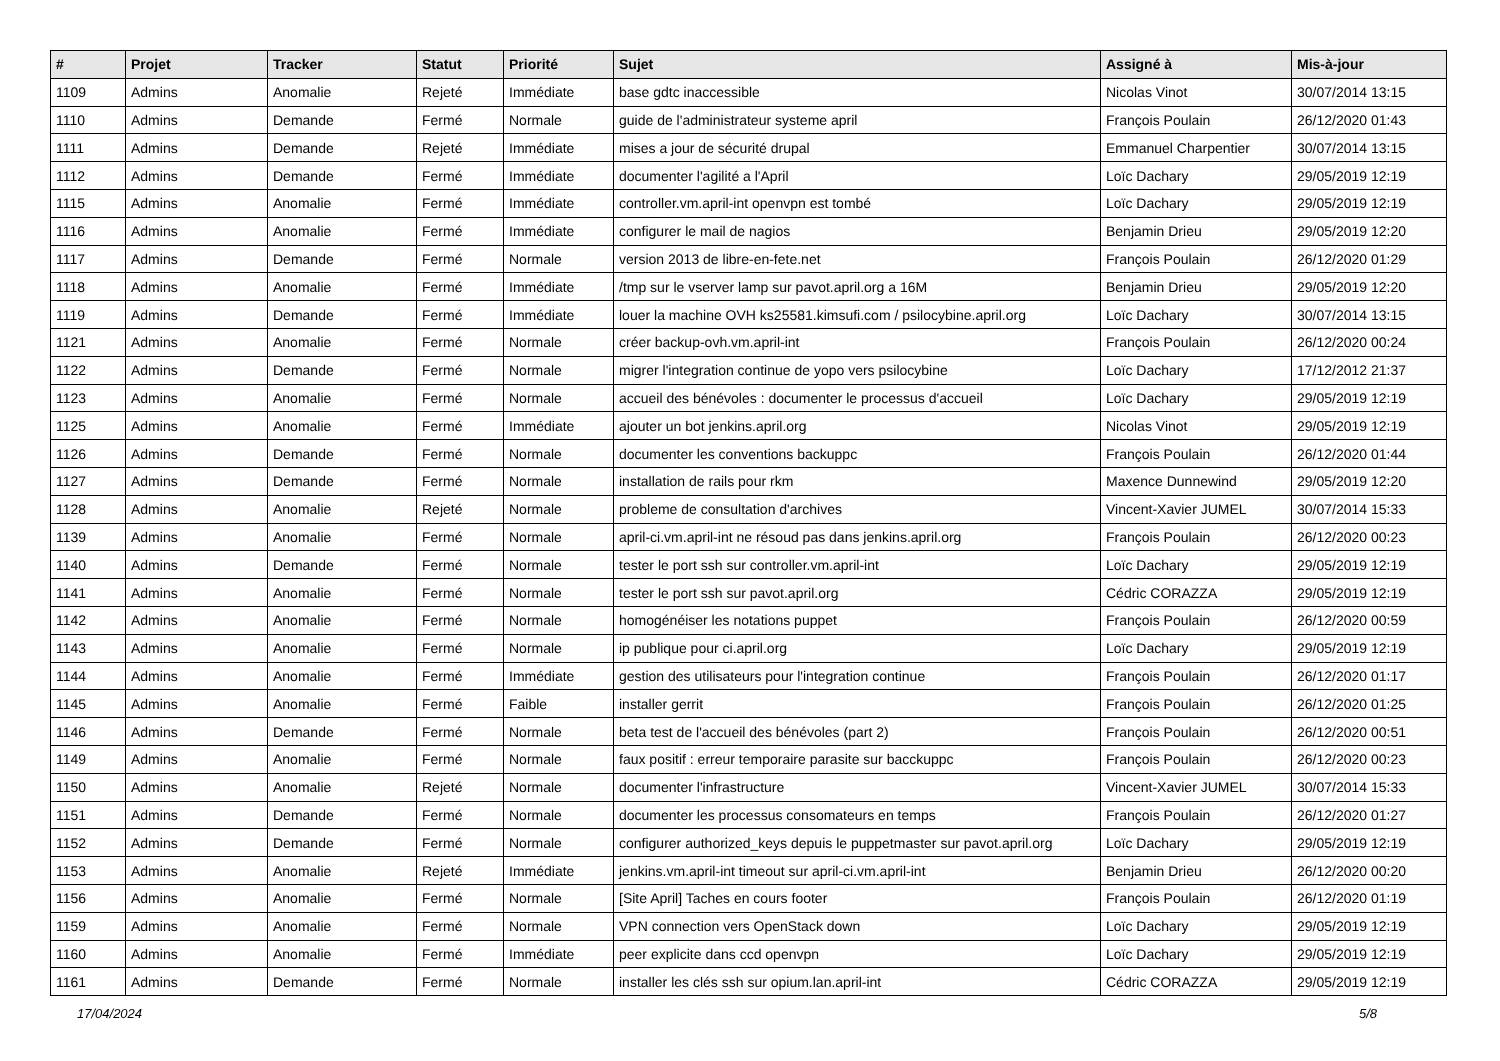| # | Projet | Tracker | Statut | Priorité | Sujet | Assigné à | Mis-à-jour |
| --- | --- | --- | --- | --- | --- | --- | --- |
| 1109 | Admins | Anomalie | Rejeté | Immédiate | base gdtc inaccessible | Nicolas Vinot | 30/07/2014 13:15 |
| 1110 | Admins | Demande | Fermé | Normale | guide de l'administrateur systeme april | François Poulain | 26/12/2020 01:43 |
| 1111 | Admins | Demande | Rejeté | Immédiate | mises a jour de sécurité drupal | Emmanuel Charpentier | 30/07/2014 13:15 |
| 1112 | Admins | Demande | Fermé | Immédiate | documenter l'agilité a l'April | Loïc Dachary | 29/05/2019 12:19 |
| 1115 | Admins | Anomalie | Fermé | Immédiate | controller.vm.april-int openvpn est tombé | Loïc Dachary | 29/05/2019 12:19 |
| 1116 | Admins | Anomalie | Fermé | Immédiate | configurer le mail de nagios | Benjamin Drieu | 29/05/2019 12:20 |
| 1117 | Admins | Demande | Fermé | Normale | version 2013 de libre-en-fete.net | François Poulain | 26/12/2020 01:29 |
| 1118 | Admins | Anomalie | Fermé | Immédiate | /tmp sur le vserver lamp sur pavot.april.org a 16M | Benjamin Drieu | 29/05/2019 12:20 |
| 1119 | Admins | Demande | Fermé | Immédiate | louer la machine OVH ks25581.kimsufi.com / psilocybine.april.org | Loïc Dachary | 30/07/2014 13:15 |
| 1121 | Admins | Anomalie | Fermé | Normale | créer backup-ovh.vm.april-int | François Poulain | 26/12/2020 00:24 |
| 1122 | Admins | Demande | Fermé | Normale | migrer l'integration continue de yopo vers psilocybine | Loïc Dachary | 17/12/2012 21:37 |
| 1123 | Admins | Anomalie | Fermé | Normale | accueil des bénévoles : documenter le processus d'accueil | Loïc Dachary | 29/05/2019 12:19 |
| 1125 | Admins | Anomalie | Fermé | Immédiate | ajouter un bot jenkins.april.org | Nicolas Vinot | 29/05/2019 12:19 |
| 1126 | Admins | Demande | Fermé | Normale | documenter les conventions backuppc | François Poulain | 26/12/2020 01:44 |
| 1127 | Admins | Demande | Fermé | Normale | installation de rails pour rkm | Maxence Dunnewind | 29/05/2019 12:20 |
| 1128 | Admins | Anomalie | Rejeté | Normale | probleme de consultation d'archives | Vincent-Xavier JUMEL | 30/07/2014 15:33 |
| 1139 | Admins | Anomalie | Fermé | Normale | april-ci.vm.april-int ne résoud pas dans jenkins.april.org | François Poulain | 26/12/2020 00:23 |
| 1140 | Admins | Demande | Fermé | Normale | tester le port ssh sur controller.vm.april-int | Loïc Dachary | 29/05/2019 12:19 |
| 1141 | Admins | Anomalie | Fermé | Normale | tester le port ssh sur pavot.april.org | Cédric CORAZZA | 29/05/2019 12:19 |
| 1142 | Admins | Anomalie | Fermé | Normale | homogénéiser les notations puppet | François Poulain | 26/12/2020 00:59 |
| 1143 | Admins | Anomalie | Fermé | Normale | ip publique pour ci.april.org | Loïc Dachary | 29/05/2019 12:19 |
| 1144 | Admins | Anomalie | Fermé | Immédiate | gestion des utilisateurs pour l'integration continue | François Poulain | 26/12/2020 01:17 |
| 1145 | Admins | Anomalie | Fermé | Faible | installer gerrit | François Poulain | 26/12/2020 01:25 |
| 1146 | Admins | Demande | Fermé | Normale | beta test de l'accueil des bénévoles (part 2) | François Poulain | 26/12/2020 00:51 |
| 1149 | Admins | Anomalie | Fermé | Normale | faux positif : erreur temporaire parasite sur bacckuppc | François Poulain | 26/12/2020 00:23 |
| 1150 | Admins | Anomalie | Rejeté | Normale | documenter l'infrastructure | Vincent-Xavier JUMEL | 30/07/2014 15:33 |
| 1151 | Admins | Demande | Fermé | Normale | documenter les processus consomateurs en temps | François Poulain | 26/12/2020 01:27 |
| 1152 | Admins | Demande | Fermé | Normale | configurer authorized_keys depuis le puppetmaster sur pavot.april.org | Loïc Dachary | 29/05/2019 12:19 |
| 1153 | Admins | Anomalie | Rejeté | Immédiate | jenkins.vm.april-int timeout sur april-ci.vm.april-int | Benjamin Drieu | 26/12/2020 00:20 |
| 1156 | Admins | Anomalie | Fermé | Normale | [Site April] Taches en cours footer | François Poulain | 26/12/2020 01:19 |
| 1159 | Admins | Anomalie | Fermé | Normale | VPN connection vers OpenStack down | Loïc Dachary | 29/05/2019 12:19 |
| 1160 | Admins | Anomalie | Fermé | Immédiate | peer explicite dans ccd openvpn | Loïc Dachary | 29/05/2019 12:19 |
| 1161 | Admins | Demande | Fermé | Normale | installer les clés ssh sur opium.lan.april-int | Cédric CORAZZA | 29/05/2019 12:19 |
17/04/2024 5/8